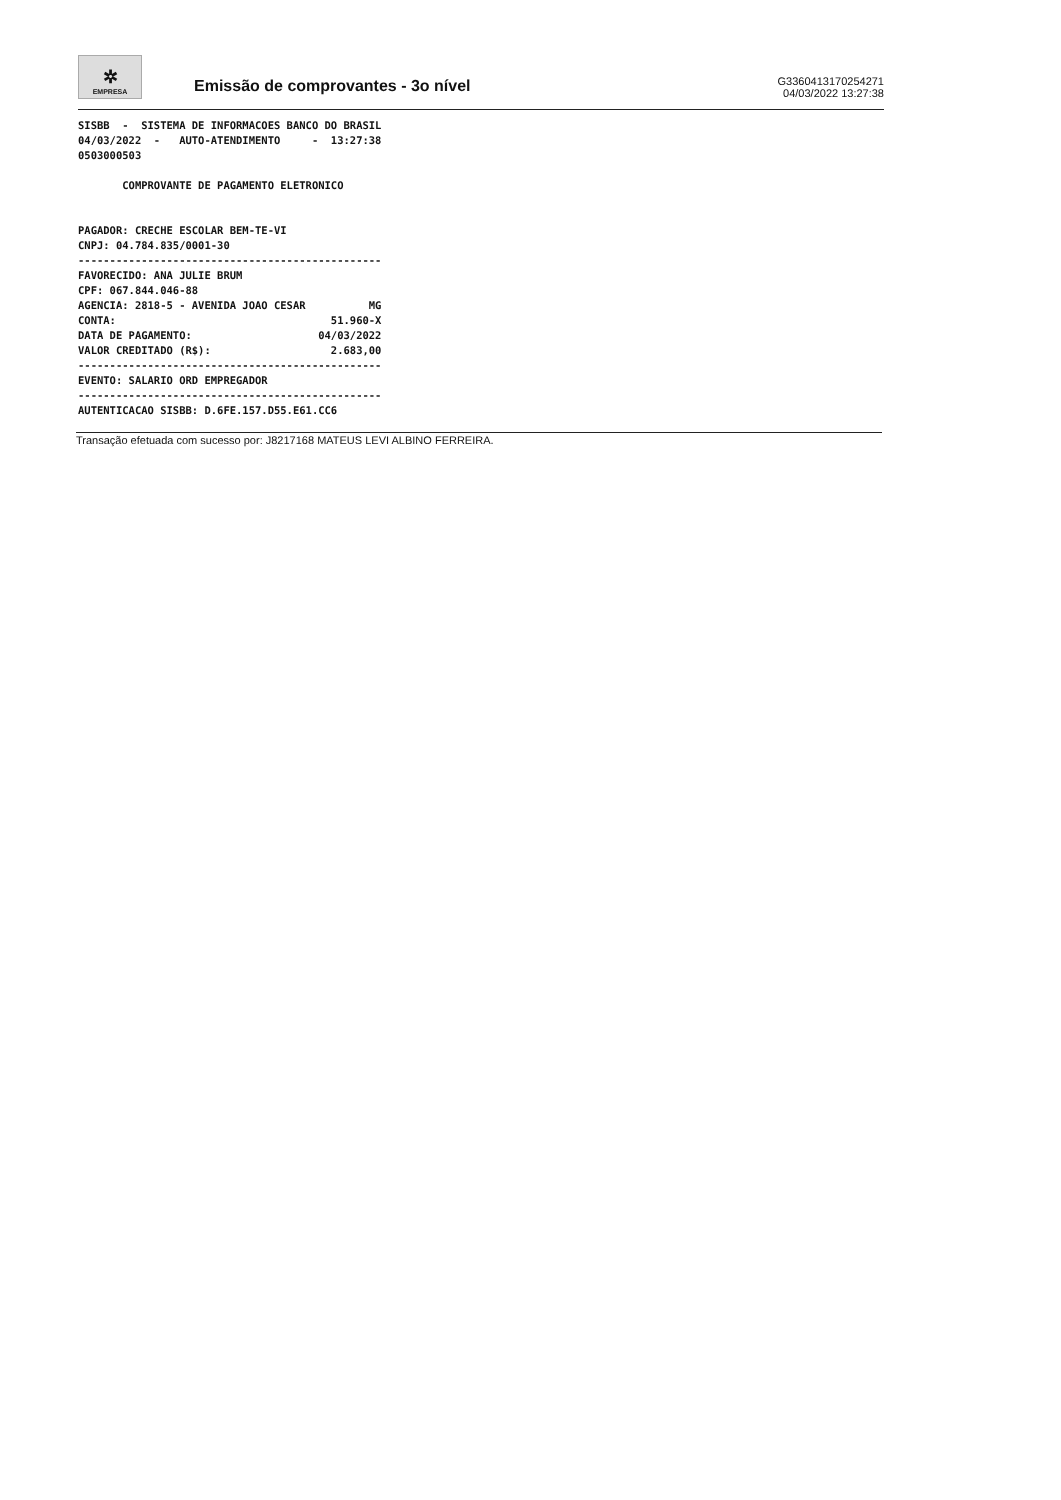✲
EMPRESA
Emissão de comprovantes - 3o nível
G3360413170254271
04/03/2022 13:27:38
SISBB  -  SISTEMA DE INFORMACOES BANCO DO BRASIL
04/03/2022  -   AUTO-ATENDIMENTO     -  13:27:38
0503000503

       COMPROVANTE DE PAGAMENTO ELETRONICO


PAGADOR: CRECHE ESCOLAR BEM-TE-VI
CNPJ: 04.784.835/0001-30
------------------------------------------------
FAVORECIDO: ANA JULIE BRUM
CPF: 067.844.046-88
AGENCIA: 2818-5 - AVENIDA JOAO CESAR          MG
CONTA:                                  51.960-X
DATA DE PAGAMENTO:                    04/03/2022
VALOR CREDITADO (R$):                   2.683,00
------------------------------------------------
EVENTO: SALARIO ORD EMPREGADOR
------------------------------------------------
AUTENTICACAO SISBB: D.6FE.157.D55.E61.CC6
Transação efetuada com sucesso por: J8217168 MATEUS LEVI ALBINO FERREIRA.